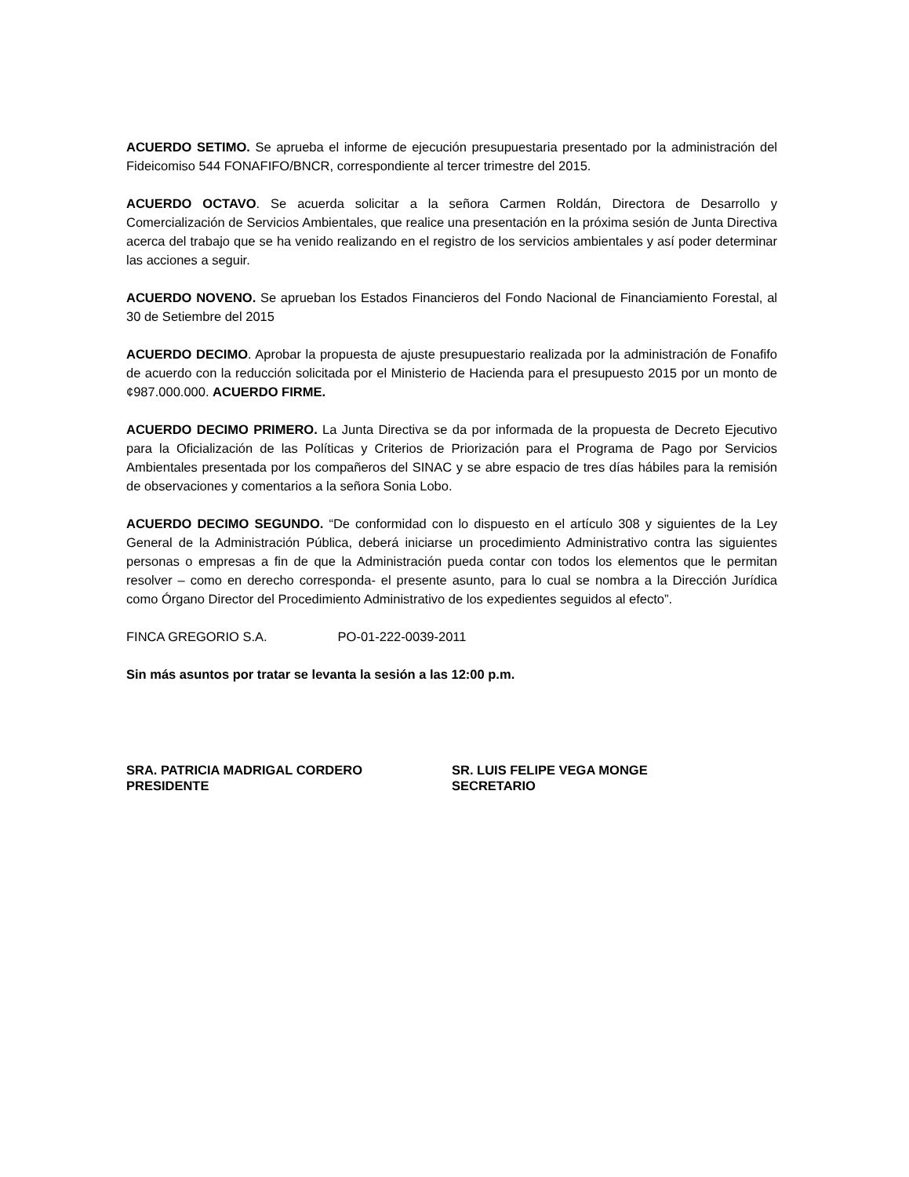ACUERDO SETIMO. Se aprueba el informe de ejecución presupuestaria presentado por la administración del Fideicomiso 544 FONAFIFO/BNCR, correspondiente al tercer trimestre del 2015.
ACUERDO OCTAVO. Se acuerda solicitar a la señora Carmen Roldán, Directora de Desarrollo y Comercialización de Servicios Ambientales, que realice una presentación en la próxima sesión de Junta Directiva acerca del trabajo que se ha venido realizando en el registro de los servicios ambientales y así poder determinar las acciones a seguir.
ACUERDO NOVENO. Se aprueban los Estados Financieros del Fondo Nacional de Financiamiento Forestal, al 30 de Setiembre del 2015
ACUERDO DECIMO. Aprobar la propuesta de ajuste presupuestario realizada por la administración de Fonafifo de acuerdo con la reducción solicitada por el Ministerio de Hacienda para el presupuesto 2015 por un monto de ¢987.000.000. ACUERDO FIRME.
ACUERDO DECIMO PRIMERO. La Junta Directiva se da por informada de la propuesta de Decreto Ejecutivo para la Oficialización de las Políticas y Criterios de Priorización para el Programa de Pago por Servicios Ambientales presentada por los compañeros del SINAC y se abre espacio de tres días hábiles para la remisión de observaciones y comentarios a la señora Sonia Lobo.
ACUERDO DECIMO SEGUNDO. “De conformidad con lo dispuesto en el artículo 308 y siguientes de la Ley General de la Administración Pública, deberá iniciarse un procedimiento Administrativo contra las siguientes personas o empresas a fin de que la Administración pueda contar con todos los elementos que le permitan resolver – como en derecho corresponda- el presente asunto, para lo cual se nombra a la Dirección Jurídica como Órgano Director del Procedimiento Administrativo de los expedientes seguidos al efecto”.
FINCA GREGORIO S.A. PO-01-222-0039-2011
Sin más asuntos por tratar se levanta la sesión a las 12:00 p.m.
SRA. PATRICIA MADRIGAL CORDERO
PRESIDENTE
SR. LUIS FELIPE VEGA MONGE
SECRETARIO